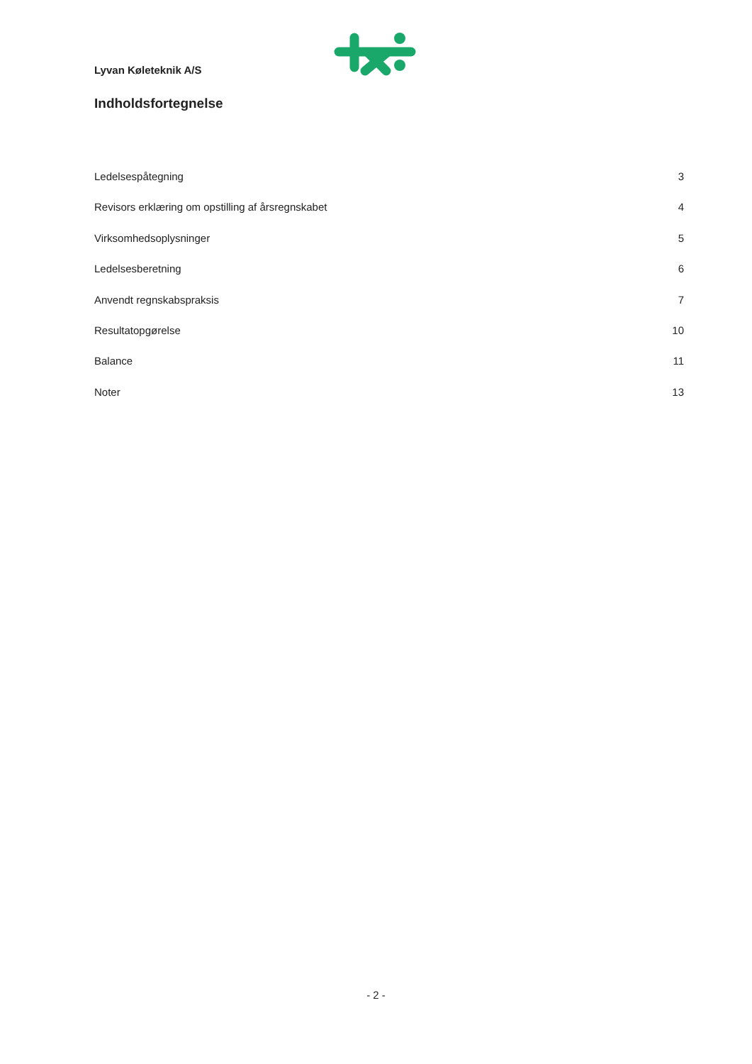Lyvan Køleteknik A/S
Indholdsfortegnelse
Ledelsespåtegning 3
Revisors erklæring om opstilling af årsregnskabet 4
Virksomhedsoplysninger 5
Ledelsesberetning 6
Anvendt regnskabspraksis 7
Resultatopgørelse 10
Balance 11
Noter 13
- 2 -